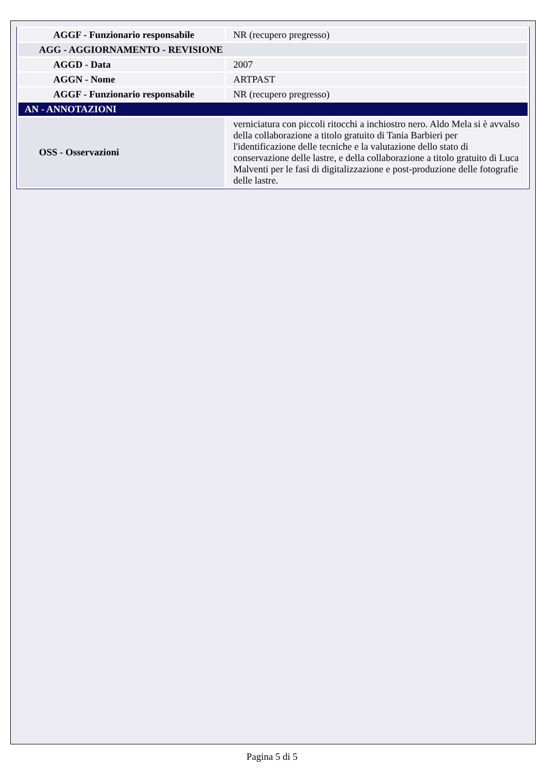| AGGF - Funzionario responsabile | NR (recupero pregresso) |
| AGG - AGGIORNAMENTO - REVISIONE | |
| AGGD - Data | 2007 |
| AGGN - Nome | ARTPAST |
| AGGF - Funzionario responsabile | NR (recupero pregresso) |
| AN - ANNOTAZIONI | |
| OSS - Osservazioni | verniciatura con piccoli ritocchi a inchiostro nero. Aldo Mela si è avvalso della collaborazione a titolo gratuito di Tania Barbieri per l'identificazione delle tecniche e la valutazione dello stato di conservazione delle lastre, e della collaborazione a titolo gratuito di Luca Malventi per le fasi di digitalizzazione e post-produzione delle fotografie delle lastre. |
Pagina 5 di 5